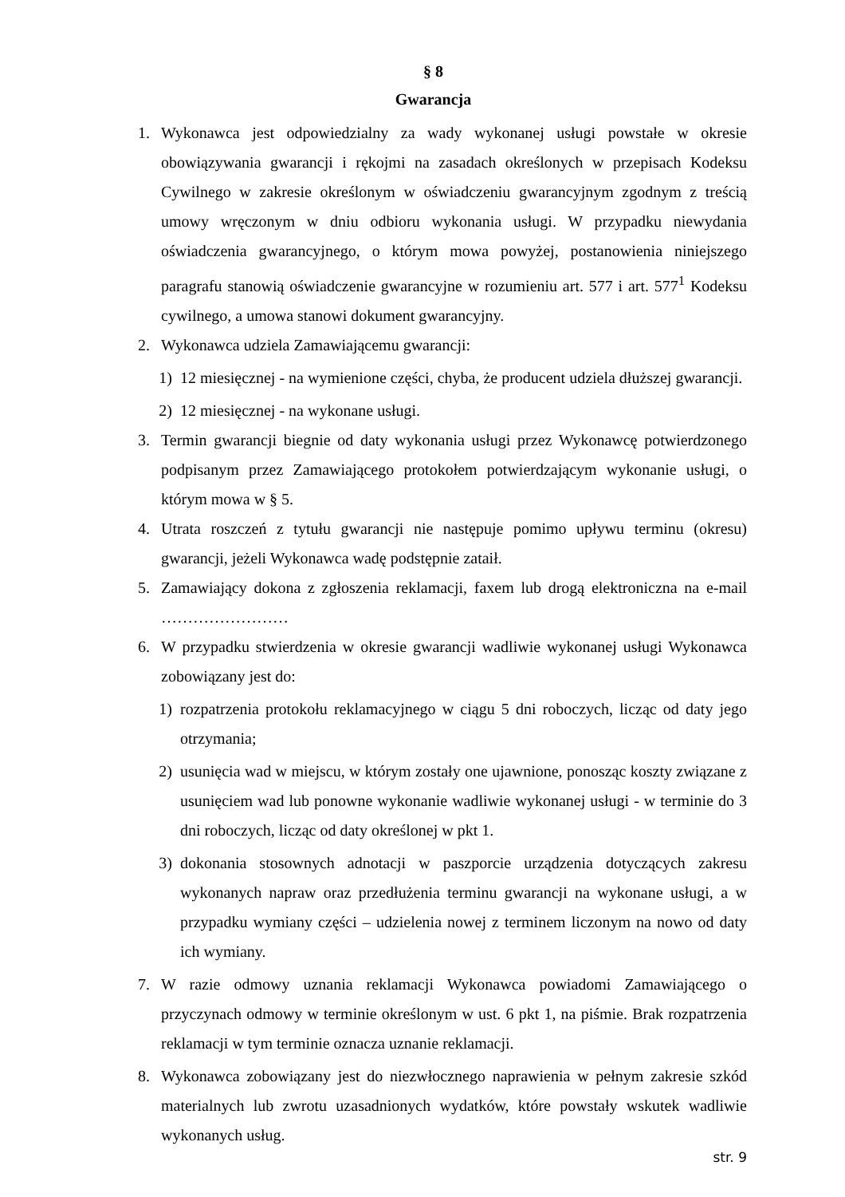§ 8
Gwarancja
1. Wykonawca jest odpowiedzialny za wady wykonanej usługi powstałe w okresie obowiązywania gwarancji i rękojmi na zasadach określonych w przepisach Kodeksu Cywilnego w zakresie określonym w oświadczeniu gwarancyjnym zgodnym z treścią umowy wręczonym w dniu odbioru wykonania usługi. W przypadku niewydania oświadczenia gwarancyjnego, o którym mowa powyżej, postanowienia niniejszego paragrafu stanowią oświadczenie gwarancyjne w rozumieniu art. 577 i art. 577<sup>1</sup> Kodeksu cywilnego, a umowa stanowi dokument gwarancyjny.
2. Wykonawca udziela Zamawiającemu gwarancji:
1) 12 miesięcznej - na wymienione części, chyba, że producent udziela dłuższej gwarancji.
2) 12 miesięcznej - na wykonane usługi.
3. Termin gwarancji biegnie od daty wykonania usługi przez Wykonawcę potwierdzonego podpisanym przez Zamawiającego protokołem potwierdzającym wykonanie usługi, o którym mowa w § 5.
4. Utrata roszczeń z tytułu gwarancji nie następuje pomimo upływu terminu (okresu) gwarancji, jeżeli Wykonawca wadę podstępnie zataił.
5. Zamawiający dokona z zgłoszenia reklamacji, faxem lub drogą elektroniczna na e-mail ……………………
6. W przypadku stwierdzenia w okresie gwarancji wadliwie wykonanej usługi Wykonawca zobowiązany jest do:
1) rozpatrzenia protokołu reklamacyjnego w ciągu 5 dni roboczych, licząc od daty jego otrzymania;
2) usunięcia wad w miejscu, w którym zostały one ujawnione, ponosząc koszty związane z usunięciem wad lub ponowne wykonanie wadliwie wykonanej usługi - w terminie do 3 dni roboczych, licząc od daty określonej w pkt 1.
3) dokonania stosownych adnotacji w paszporcie urządzenia dotyczących zakresu wykonanych napraw oraz przedłużenia terminu gwarancji na wykonane usługi, a w przypadku wymiany części – udzielenia nowej z terminem liczonym na nowo od daty ich wymiany.
7. W razie odmowy uznania reklamacji Wykonawca powiadomi Zamawiającego o przyczynach odmowy w terminie określonym w ust. 6 pkt 1, na piśmie. Brak rozpatrzenia reklamacji w tym terminie oznacza uznanie reklamacji.
8. Wykonawca zobowiązany jest do niezwłocznego naprawienia w pełnym zakresie szkód materialnych lub zwrotu uzasadnionych wydatków, które powstały wskutek wadliwie wykonanych usług.
str. 9